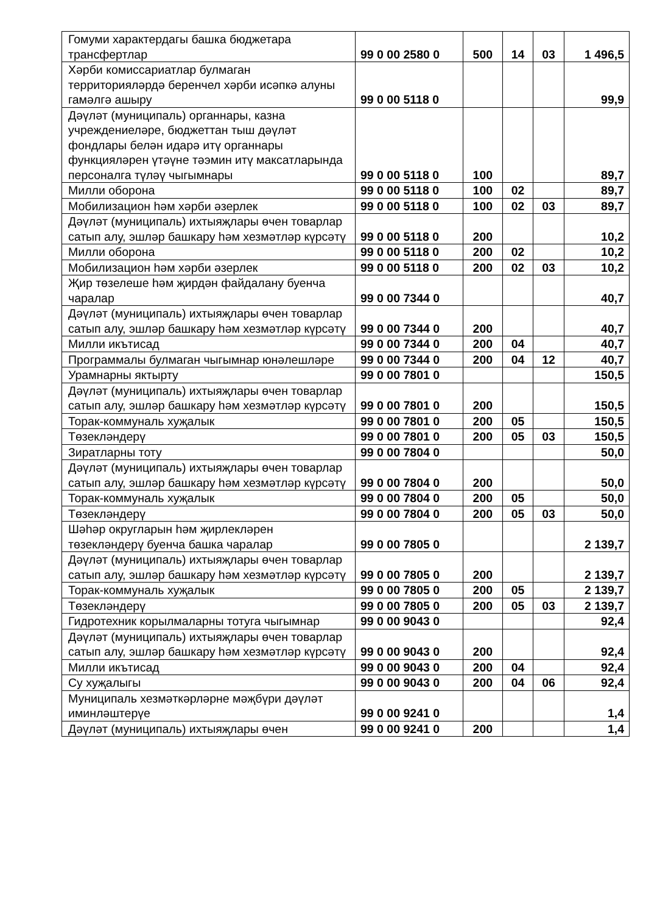| Гомуми характердагы башка бюджетара трансфертлар | 99 0 00 2580 0 | 500 | 14 | 03 | 1 496,5 |
| Хәрби комиссариатлар булмаган территорияләрдә беренчел хәрби исәпкә алуны гамәлгә ашыру | 99 0 00 5118 0 | | | | 99,9 |
| Дәүләт (муниципаль) органнары, казна учреждениеләре, бюджеттан тыш дәүләт фондлары белән идарә итү органнары функцияләрен үтәүне тәэмин итү максатларында персоналга түләү чыгымнары | 99 0 00 5118 0 | 100 | | | 89,7 |
| Милли оборона | 99 0 00 5118 0 | 100 | 02 | | 89,7 |
| Мобилизацион һәм хәрби әзерлек | 99 0 00 5118 0 | 100 | 02 | 03 | 89,7 |
| Дәүләт (муниципаль) ихтыяҗлары өчен товарлар сатып алу, эшләр башкару һәм хезмәтләр күрсәтү | 99 0 00 5118 0 | 200 | | | 10,2 |
| Милли оборона | 99 0 00 5118 0 | 200 | 02 | | 10,2 |
| Мобилизацион һәм хәрби әзерлек | 99 0 00 5118 0 | 200 | 02 | 03 | 10,2 |
| Җир төзелеше һәм җирдән файдалану буенча чаралар | 99 0 00 7344 0 | | | | 40,7 |
| Дәүләт (муниципаль) ихтыяҗлары өчен товарлар сатып алу, эшләр башкару һәм хезмәтләр күрсәтү | 99 0 00 7344 0 | 200 | | | 40,7 |
| Милли икътисад | 99 0 00 7344 0 | 200 | 04 | | 40,7 |
| Программалы булмаган чыгымнар юнәлешләре | 99 0 00 7344 0 | 200 | 04 | 12 | 40,7 |
| Урамнарны яктырту | 99 0 00 7801 0 | | | | 150,5 |
| Дәүләт (муниципаль) ихтыяҗлары өчен товарлар сатып алу, эшләр башкару һәм хезмәтләр күрсәтү | 99 0 00 7801 0 | 200 | | | 150,5 |
| Торак-коммуналь хуҗалык | 99 0 00 7801 0 | 200 | 05 | | 150,5 |
| Төзекләндерү | 99 0 00 7801 0 | 200 | 05 | 03 | 150,5 |
| Зиратларны тоту | 99 0 00 7804 0 | | | | 50,0 |
| Дәүләт (муниципаль) ихтыяҗлары өчен товарлар сатып алу, эшләр башкару һәм хезмәтләр күрсәтү | 99 0 00 7804 0 | 200 | | | 50,0 |
| Торак-коммуналь хуҗалык | 99 0 00 7804 0 | 200 | 05 | | 50,0 |
| Төзекләндерү | 99 0 00 7804 0 | 200 | 05 | 03 | 50,0 |
| Шәһәр округларын һәм җирлекләрен төзекләндерү буенча башка чаралар | 99 0 00 7805 0 | | | | 2 139,7 |
| Дәүләт (муниципаль) ихтыяҗлары өчен товарлар сатып алу, эшләр башкару һәм хезмәтләр күрсәтү | 99 0 00 7805 0 | 200 | | | 2 139,7 |
| Торак-коммуналь хуҗалык | 99 0 00 7805 0 | 200 | 05 | | 2 139,7 |
| Төзекләндерү | 99 0 00 7805 0 | 200 | 05 | 03 | 2 139,7 |
| Гидротехник корылмаларны тотуга чыгымнар | 99 0 00 9043 0 | | | | 92,4 |
| Дәүләт (муниципаль) ихтыяҗлары өчен товарлар сатып алу, эшләр башкару һәм хезмәтләр күрсәтү | 99 0 00 9043 0 | 200 | | | 92,4 |
| Милли икътисад | 99 0 00 9043 0 | 200 | 04 | | 92,4 |
| Су хуҗалыгы | 99 0 00 9043 0 | 200 | 04 | 06 | 92,4 |
| Муниципаль хезмәткәрләрне мәҗбүри дәүләт иминләштерүе | 99 0 00 9241 0 | | | | 1,4 |
| Дәүләт (муниципаль) ихтыяҗлары өчен | 99 0 00 9241 0 | 200 | | | 1,4 |